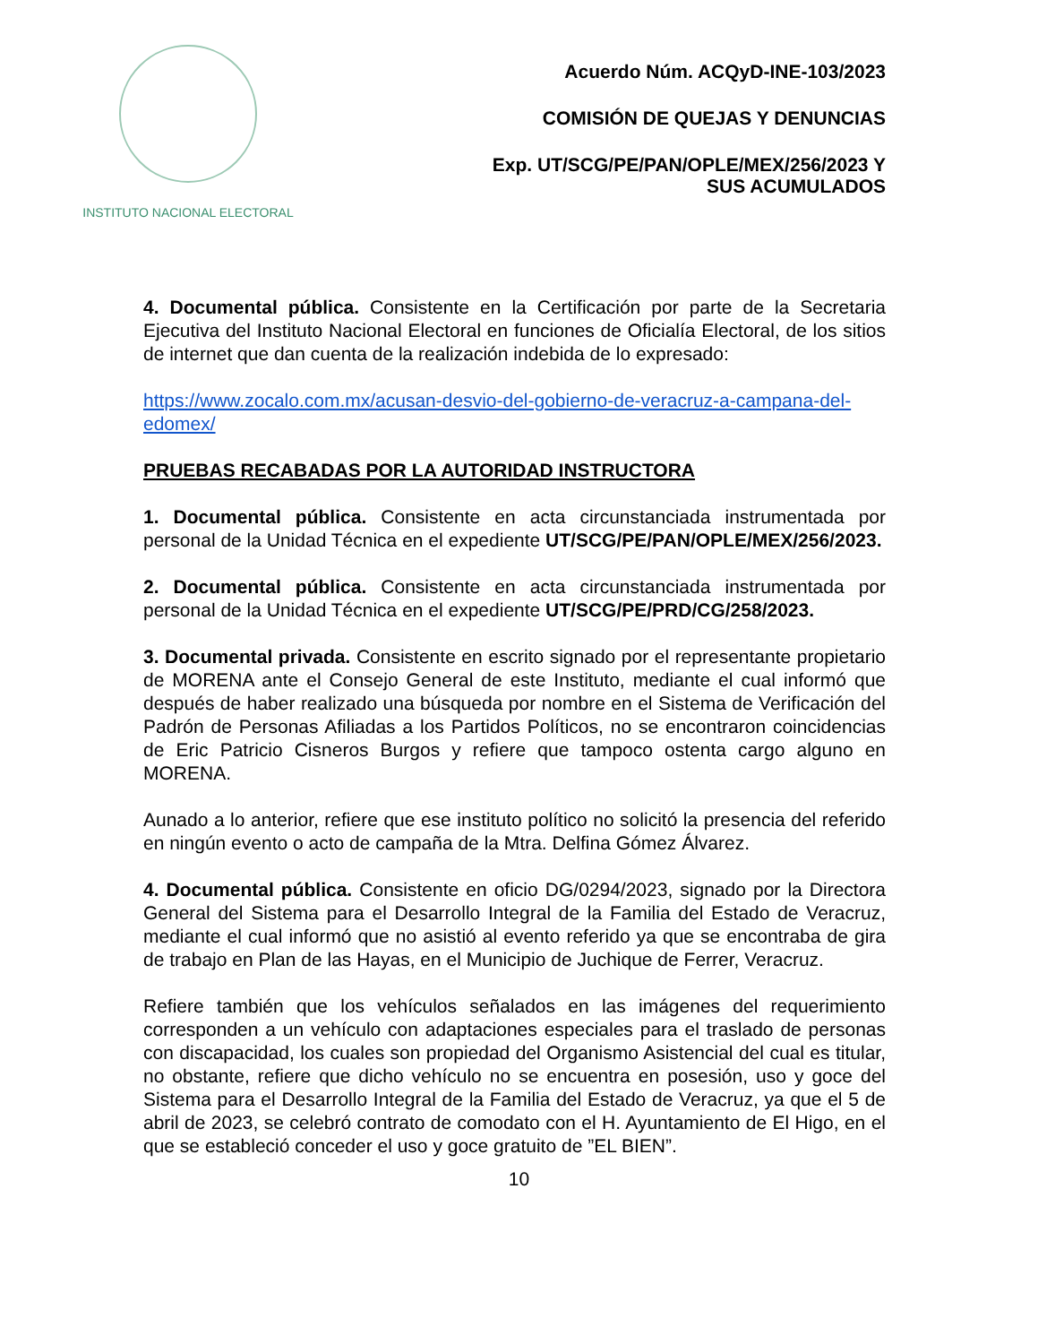INSTITUTO NACIONAL ELECTORAL
Acuerdo Núm. ACQyD-INE-103/2023
COMISIÓN DE QUEJAS Y DENUNCIAS
Exp. UT/SCG/PE/PAN/OPLE/MEX/256/2023 Y
SUS ACUMULADOS
4. Documental pública. Consistente en la Certificación por parte de la Secretaria Ejecutiva del Instituto Nacional Electoral en funciones de Oficialía Electoral, de los sitios de internet que dan cuenta de la realización indebida de lo expresado:
https://www.zocalo.com.mx/acusan-desvio-del-gobierno-de-veracruz-a-campana-del-edomex/
PRUEBAS RECABADAS POR LA AUTORIDAD INSTRUCTORA
1. Documental pública. Consistente en acta circunstanciada instrumentada por personal de la Unidad Técnica en el expediente UT/SCG/PE/PAN/OPLE/MEX/256/2023.
2. Documental pública. Consistente en acta circunstanciada instrumentada por personal de la Unidad Técnica en el expediente UT/SCG/PE/PRD/CG/258/2023.
3. Documental privada. Consistente en escrito signado por el representante propietario de MORENA ante el Consejo General de este Instituto, mediante el cual informó que después de haber realizado una búsqueda por nombre en el Sistema de Verificación del Padrón de Personas Afiliadas a los Partidos Políticos, no se encontraron coincidencias de Eric Patricio Cisneros Burgos y refiere que tampoco ostenta cargo alguno en MORENA.
Aunado a lo anterior, refiere que ese instituto político no solicitó la presencia del referido en ningún evento o acto de campaña de la Mtra. Delfina Gómez Álvarez.
4. Documental pública. Consistente en oficio DG/0294/2023, signado por la Directora General del Sistema para el Desarrollo Integral de la Familia del Estado de Veracruz, mediante el cual informó que no asistió al evento referido ya que se encontraba de gira de trabajo en Plan de las Hayas, en el Municipio de Juchique de Ferrer, Veracruz.
Refiere también que los vehículos señalados en las imágenes del requerimiento corresponden a un vehículo con adaptaciones especiales para el traslado de personas con discapacidad, los cuales son propiedad del Organismo Asistencial del cual es titular, no obstante, refiere que dicho vehículo no se encuentra en posesión, uso y goce del Sistema para el Desarrollo Integral de la Familia del Estado de Veracruz, ya que el 5 de abril de 2023, se celebró contrato de comodato con el H. Ayuntamiento de El Higo, en el que se estableció conceder el uso y goce gratuito de ”EL BIEN”.
10